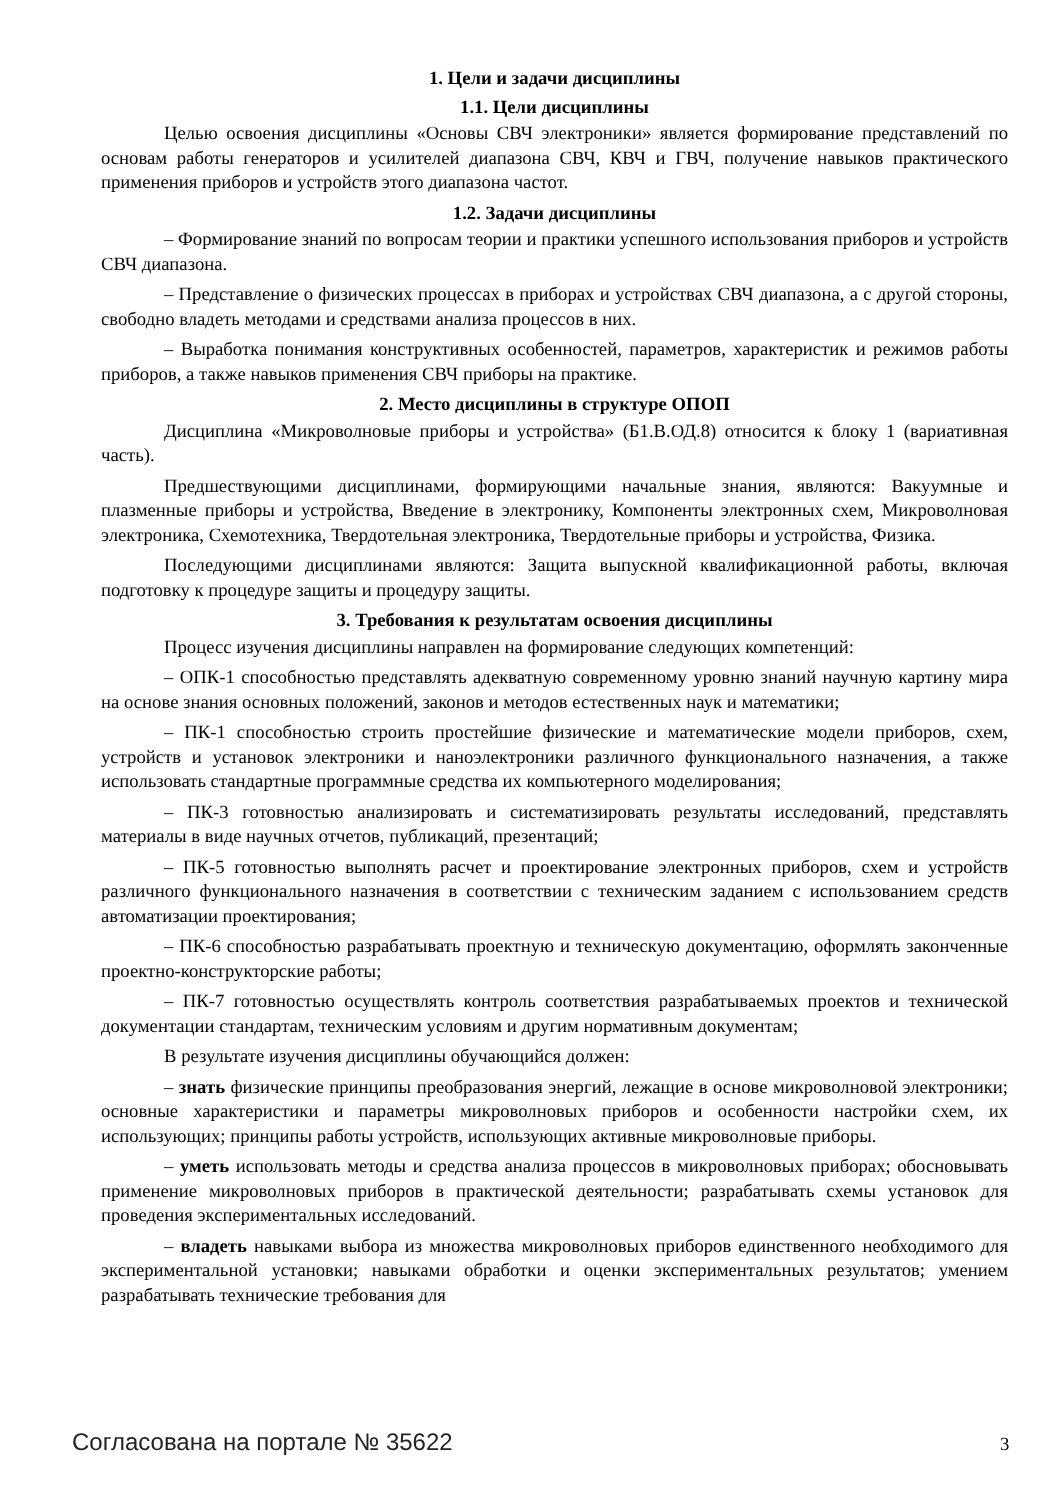1. Цели и задачи дисциплины
1.1. Цели дисциплины
Целью освоения дисциплины «Основы СВЧ электроники» является формирование представлений по основам работы генераторов и усилителей диапазона СВЧ, КВЧ и ГВЧ, получение навыков практического применения приборов и устройств этого диапазона частот.
1.2. Задачи дисциплины
– Формирование знаний по вопросам теории и практики успешного использования приборов и устройств СВЧ диапазона.
– Представление о физических процессах в приборах и устройствах СВЧ диапазона, а с другой стороны, свободно владеть методами и средствами анализа процессов в них.
– Выработка понимания конструктивных особенностей, параметров, характеристик и режимов работы приборов, а также навыков применения СВЧ приборы на практике.
2. Место дисциплины в структуре ОПОП
Дисциплина «Микроволновые приборы и устройства» (Б1.В.ОД.8) относится к блоку 1 (вариативная часть).
Предшествующими дисциплинами, формирующими начальные знания, являются: Вакуумные и плазменные приборы и устройства, Введение в электронику, Компоненты электронных схем, Микроволновая электроника, Схемотехника, Твердотельная электроника, Твердотельные приборы и устройства, Физика.
Последующими дисциплинами являются: Защита выпускной квалификационной работы, включая подготовку к процедуре защиты и процедуру защиты.
3. Требования к результатам освоения дисциплины
Процесс изучения дисциплины направлен на формирование следующих компетенций:
– ОПК-1 способностью представлять адекватную современному уровню знаний научную картину мира на основе знания основных положений, законов и методов естественных наук и математики;
– ПК-1 способностью строить простейшие физические и математические модели приборов, схем, устройств и установок электроники и наноэлектроники различного функционального назначения, а также использовать стандартные программные средства их компьютерного моделирования;
– ПК-3 готовностью анализировать и систематизировать результаты исследований, представлять материалы в виде научных отчетов, публикаций, презентаций;
– ПК-5 готовностью выполнять расчет и проектирование электронных приборов, схем и устройств различного функционального назначения в соответствии с техническим заданием с использованием средств автоматизации проектирования;
– ПК-6 способностью разрабатывать проектную и техническую документацию, оформлять законченные проектно-конструкторские работы;
– ПК-7 готовностью осуществлять контроль соответствия разрабатываемых проектов и технической документации стандартам, техническим условиям и другим нормативным документам;
В результате изучения дисциплины обучающийся должен:
– знать физические принципы преобразования энергий, лежащие в основе микроволновой электроники; основные характеристики и параметры микроволновых приборов и особенности настройки схем, их использующих; принципы работы устройств, использующих активные микроволновые приборы.
– уметь использовать методы и средства анализа процессов в микроволновых приборах; обосновывать применение микроволновых приборов в практической деятельности; разрабатывать схемы установок для проведения экспериментальных исследований.
– владеть навыками выбора из множества микроволновых приборов единственного необходимого для экспериментальной установки; навыками обработки и оценки экспериментальных результатов; умением разрабатывать технические требования для
Согласована на портале № 35622 3